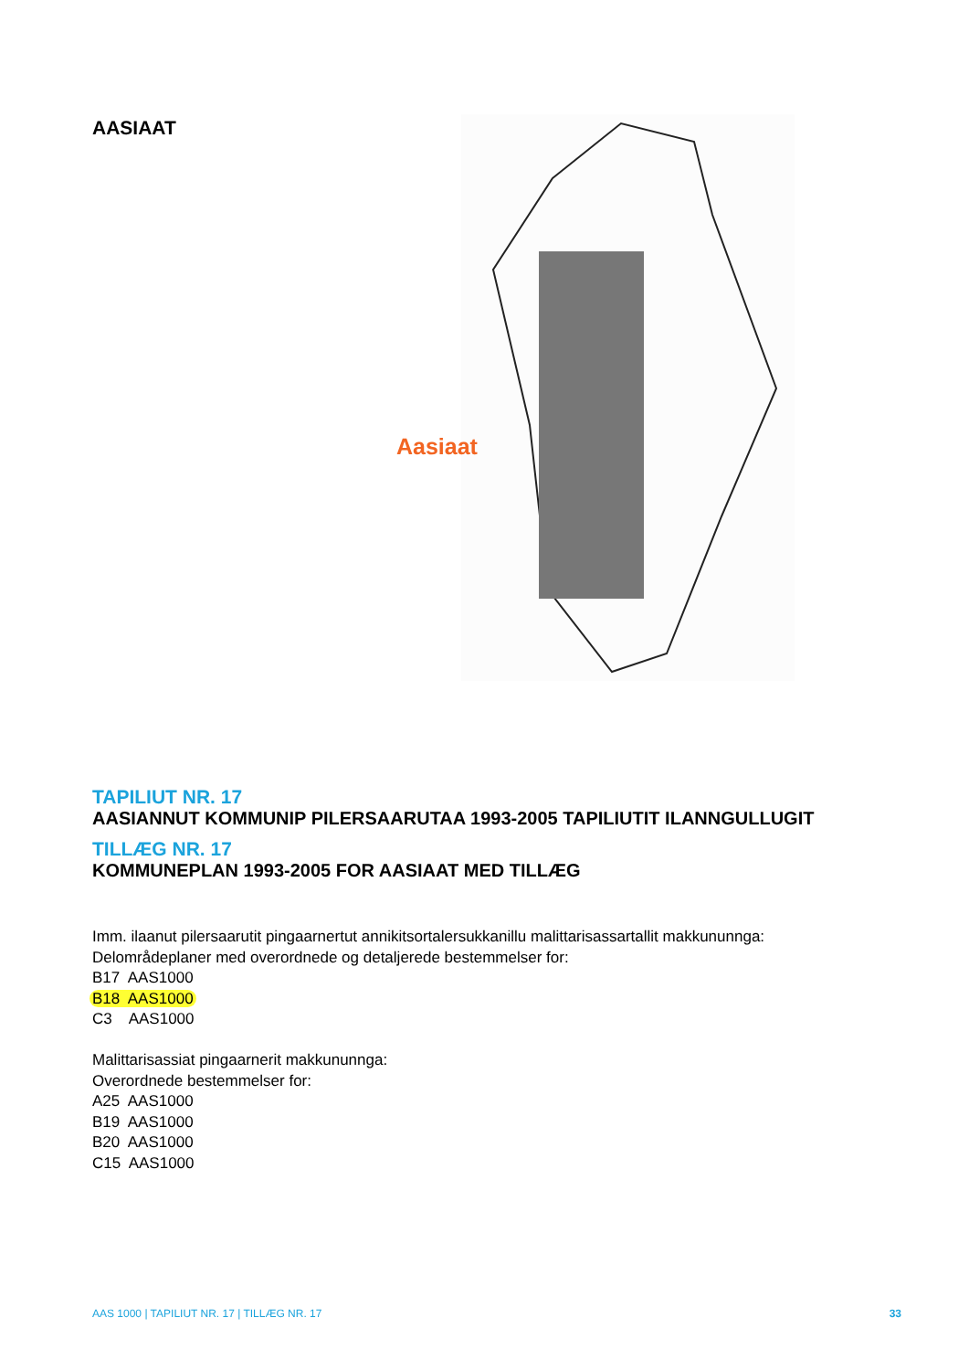AASIAAT
Aasiaat
TAPILIUT NR. 17
AASIANNUT KOMMUNIP PILERSAARUTAA 1993-2005 TAPILIUTIT ILANNGULLUGIT
TILLÆG NR. 17
KOMMUNEPLAN 1993-2005 FOR AASIAAT MED TILLÆG
Imm. ilaanut pilersaarutit pingaarnertut annikitsortalersukkanillu malittarisassartallit makkununnga:
Delområdeplaner med overordnede og detaljerede bestemmelser for:
B17 AAS1000
B18 AAS1000
C3 AAS1000
Malittarisassiat pingaarnerit makkununnga:
Overordnede bestemmelser for:
A25 AAS1000
B19 AAS1000
B20 AAS1000
C15 AAS1000
AAS 1000 | TAPILIUT NR. 17 | TILLÆG NR. 17 33